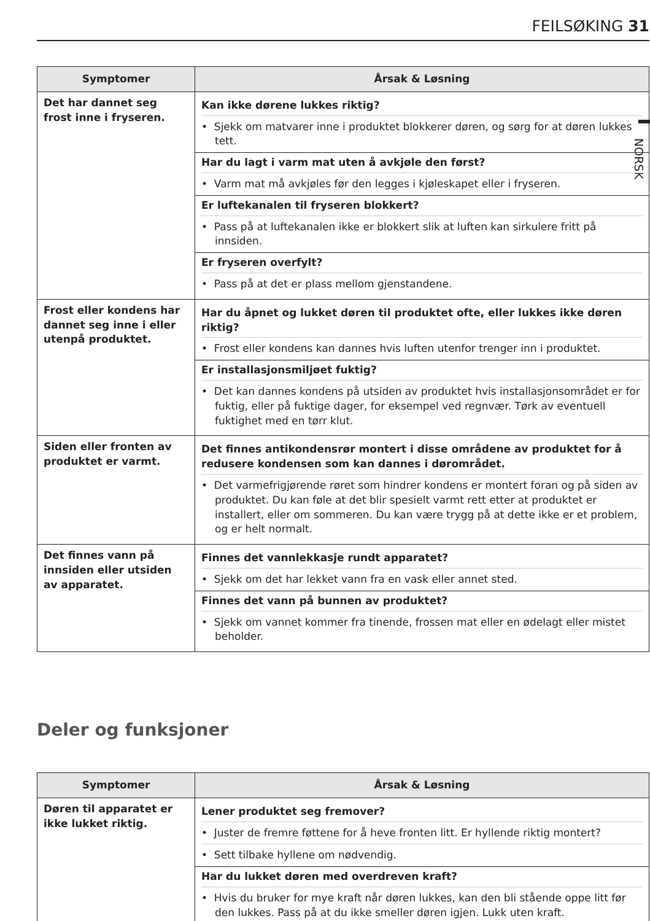FEILSØKING 31
NORSK
| Symptomer | Årsak & Løsning |
| --- | --- |
| Det har dannet seg frost inne i fryseren. | Kan ikke dørene lukkes riktig? • Sjekk om matvarer inne i produktet blokkerer døren, og sørg for at døren lukkes tett. Har du lagt i varm mat uten å avkjøle den først? • Varm mat må avkjøles før den legges i kjøleskapet eller i fryseren. Er luftekanalen til fryseren blokkert? • Pass på at luftekanalen ikke er blokkert slik at luften kan sirkulere fritt på innsiden. Er fryseren overfylt? • Pass på at det er plass mellom gjenstandene. |
| Frost eller kondens har dannet seg inne i eller utenpå produktet. | Har du åpnet og lukket døren til produktet ofte, eller lukkes ikke døren riktig? • Frost eller kondens kan dannes hvis luften utenfor trenger inn i produktet. Er installasjonsmiljøet fuktig? • Det kan dannes kondens på utsiden av produktet hvis installasjonsområdet er for fuktig, eller på fuktige dager, for eksempel ved regnvær. Tørk av eventuell fuktighet med en tørr klut. |
| Siden eller fronten av produktet er varmt. | Det finnes antikondensrør montert i disse områdene av produktet for å redusere kondensen som kan dannes i dørområdet. • Det varmefrigjørende røret som hindrer kondens er montert foran og på siden av produktet. Du kan føle at det blir spesielt varmt rett etter at produktet er installert, eller om sommeren. Du kan være trygg på at dette ikke er et problem, og er helt normalt. |
| Det finnes vann på innsiden eller utsiden av apparatet. | Finnes det vannlekkasje rundt apparatet? • Sjekk om det har lekket vann fra en vask eller annet sted. Finnes det vann på bunnen av produktet? • Sjekk om vannet kommer fra tinende, frossen mat eller en ødelagt eller mistet beholder. |
Deler og funksjoner
| Symptomer | Årsak & Løsning |
| --- | --- |
| Døren til apparatet er ikke lukket riktig. | Lener produktet seg fremover? • Juster de fremre føttene for å heve fronten litt. Er hyllende riktig montert? • Sett tilbake hyllene om nødvendig. Har du lukket døren med overdreven kraft? • Hvis du bruker for mye kraft når døren lukkes, kan den bli stående oppe litt før den lukkes. Pass på at du ikke smeller døren igjen. Lukk uten kraft. |